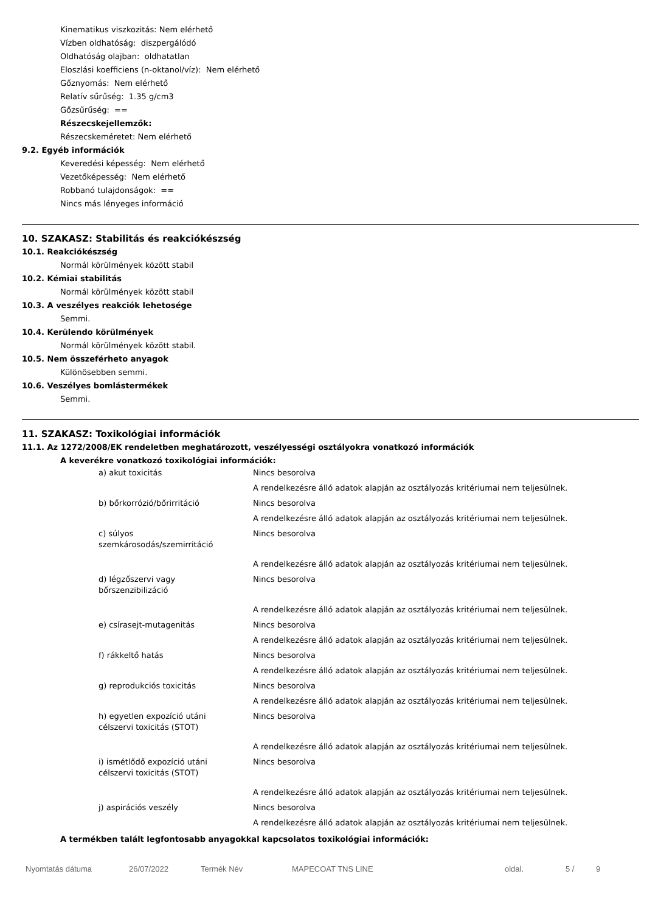Kinematikus viszkozitás: Nem elérhető
Vízben oldhatóság: diszpergálódó
Oldhatóság olajban: oldhatatlan
Eloszlási koefficiens (n-oktanol/víz): Nem elérhető
Gőznyomás: Nem elérhető
Relatív sűrűség: 1.35 g/cm3
Gőzsűrűség: ==
Részecskejellemzők:
Részecskeméretet: Nem elérhető
9.2. Egyéb információk
Keveredési képesség: Nem elérhető
Vezetőképesség: Nem elérhető
Robbanó tulajdonságok: ==
Nincs más lényeges információ
10. SZAKASZ: Stabilitás és reakciókészség
10.1. Reakciókészség
Normál körülmények között stabil
10.2. Kémiai stabilitás
Normál körülmények között stabil
10.3. A veszélyes reakciók lehetosége
Semmi.
10.4. Kerülendo körülmények
Normál körülmények között stabil.
10.5. Nem összeférheto anyagok
Különösebben semmi.
10.6. Veszélyes bomlástermékek
Semmi.
11. SZAKASZ: Toxikológiai információk
11.1. Az 1272/2008/EK rendeletben meghatározott, veszélyességi osztályokra vonatkozó információk
A keverékre vonatkozó toxikológiai információk:
| a) akut toxicitás | Nincs besorolva |
| | A rendelkezésre álló adatok alapján az osztályozás kritériumai nem teljesülnek. |
| b) bőrkorrózió/bőrirritáció | Nincs besorolva |
| | A rendelkezésre álló adatok alapján az osztályozás kritériumai nem teljesülnek. |
| c) súlyos szemkárosodás/szemirritáció | Nincs besorolva |
| | A rendelkezésre álló adatok alapján az osztályozás kritériumai nem teljesülnek. |
| d) légzőszervi vagy bőrszenzibilizáció | Nincs besorolva |
| | A rendelkezésre álló adatok alapján az osztályozás kritériumai nem teljesülnek. |
| e) csírasejt-mutagenitás | Nincs besorolva |
| | A rendelkezésre álló adatok alapján az osztályozás kritériumai nem teljesülnek. |
| f) rákkeltő hatás | Nincs besorolva |
| | A rendelkezésre álló adatok alapján az osztályozás kritériumai nem teljesülnek. |
| g) reprodukciós toxicitás | Nincs besorolva |
| | A rendelkezésre álló adatok alapján az osztályozás kritériumai nem teljesülnek. |
| h) egyetlen expozíció utáni célszervi toxicitás (STOT) | Nincs besorolva |
| | A rendelkezésre álló adatok alapján az osztályozás kritériumai nem teljesülnek. |
| i) ismétlődő expozíció utáni célszervi toxicitás (STOT) | Nincs besorolva |
| | A rendelkezésre álló adatok alapján az osztályozás kritériumai nem teljesülnek. |
| j) aspirációs veszély | Nincs besorolva |
| | A rendelkezésre álló adatok alapján az osztályozás kritériumai nem teljesülnek. |
A termékben talált legfontosabb anyagokkal kapcsolatos toxikológiai információk:
Nyomtatás dátuma 26/07/2022 Termék Név MAPECOAT TNS LINE oldal. 5 / 9